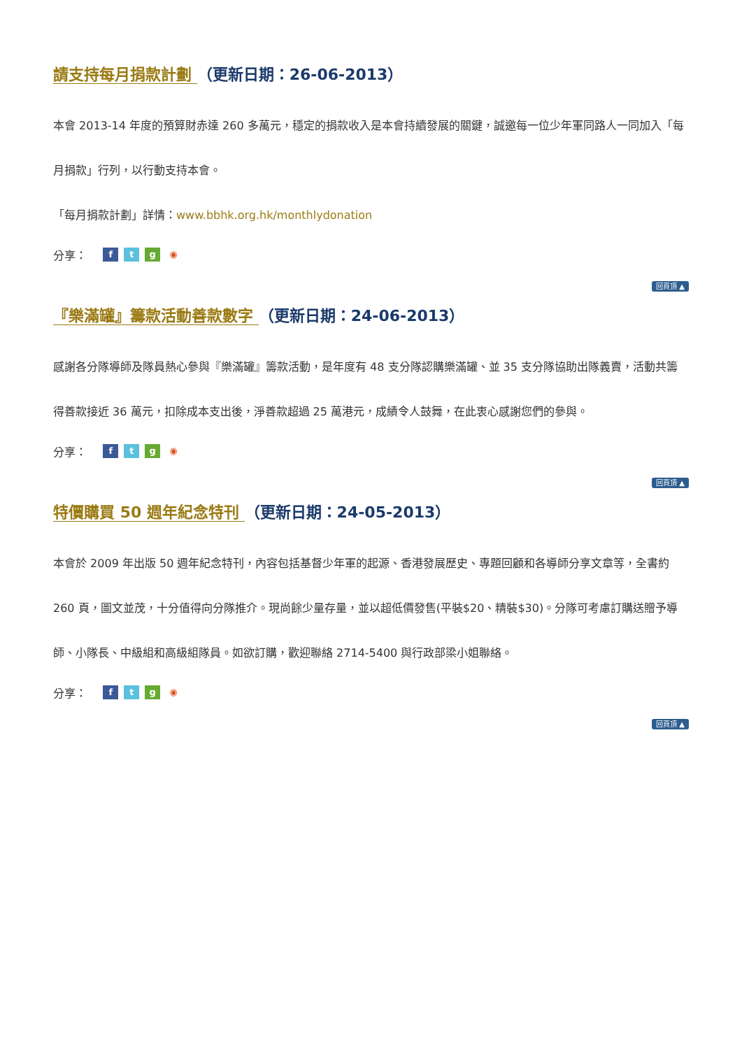請支持每月捐款計劃 （更新日期：26-06-2013）
本會 2013-14 年度的預算財赤達 260 多萬元，穩定的捐款收入是本會持續發展的關鍵，誠邀每一位少年軍同路人一同加入「每月捐款」行列，以行動支持本會。
「每月捐款計劃」詳情：www.bbhk.org.hk/monthlydonation
分享： ftg ◉
回頁頂 ▲
『樂滿罐』籌款活動善款數字 （更新日期：24-06-2013）
感謝各分隊導師及隊員熱心參與『樂滿罐』籌款活動，是年度有 48 支分隊認購樂滿罐、並 35 支分隊協助出隊義賣，活動共籌得善款接近 36 萬元，扣除成本支出後，淨善款超過 25 萬港元，成績令人鼓舞，在此衷心感謝您們的參與。
分享： ftg ◉
回頁頂 ▲
特價購買 50 週年紀念特刊 （更新日期：24-05-2013）
本會於 2009 年出版 50 週年紀念特刊，內容包括基督少年軍的起源、香港發展歷史、專題回顧和各導師分享文章等，全書約 260 頁，圖文並茂，十分值得向分隊推介。現尚餘少量存量，並以超低價發售(平裝$20、精裝$30)。分隊可考慮訂購送贈予導師、小隊長、中級組和高級組隊員。如欲訂購，歡迎聯絡 2714-5400 與行政部梁小姐聯絡。
分享： ftg ◉
回頁頂 ▲